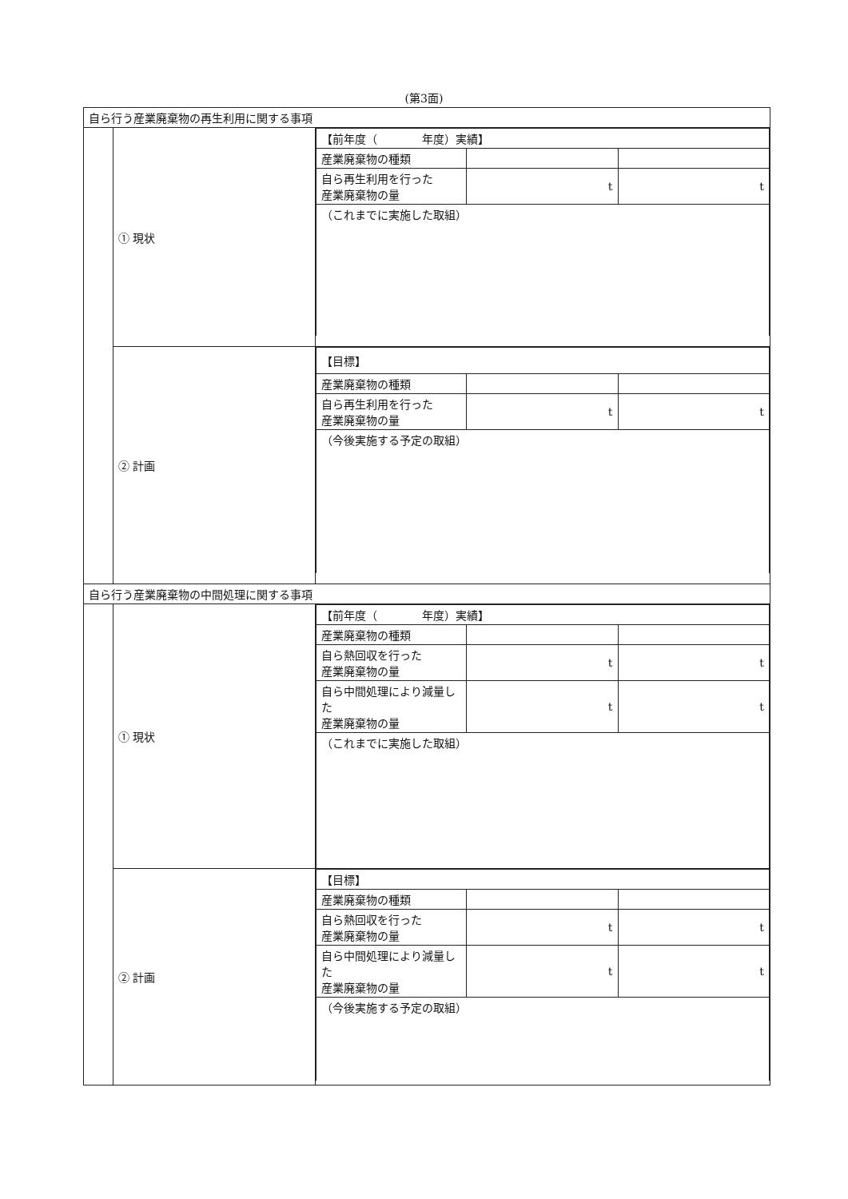(第3面)
| 自ら行う産業廃棄物の再生利用に関する事項 | | |
| | ① 現状 | / 【前年度（ 年度）実績】 / / / / 産業廃棄物の種類 / / / / 自ら再生利用を行った 産業廃棄物の量 / t / t / / （これまでに実施した取組） / / / |
| | ② 計画 | / 【目標】 / / / / 産業廃棄物の種類 / / / / 自ら再生利用を行った 産業廃棄物の量 / t / t / / （今後実施する予定の取組） / / / |
| 自ら行う産業廃棄物の中間処理に関する事項 | | |
| | ① 現状 | / 【前年度（ 年度）実績】 / / / / 産業廃棄物の種類 / / / / 自ら熱回収を行った 産業廃棄物の量 / t / t / / 自ら中間処理により減量した 産業廃棄物の量 / t / t / / （これまでに実施した取組） / / / |
| | ② 計画 | / 【目標】 / / / / 産業廃棄物の種類 / / / / 自ら熱回収を行った 産業廃棄物の量 / t / t / / 自ら中間処理により減量した 産業廃棄物の量 / t / t / / （今後実施する予定の取組） / / / |